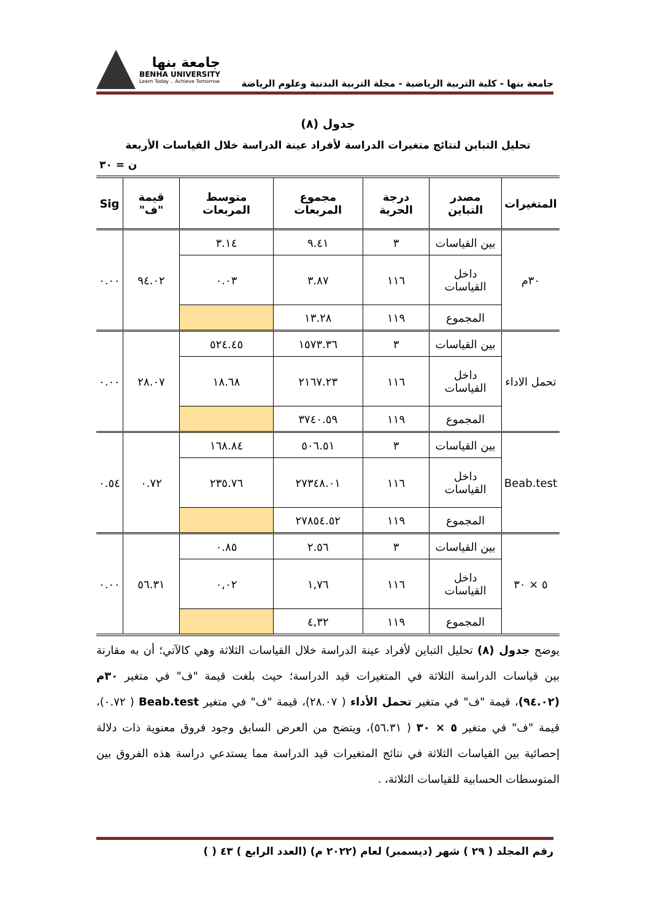جامعة بنها - كلية التربية الرياضية - مجلة التربية البدنية وعلوم الرياضة
جامعة بنها
BENHA UNIVERSITY
Learn Today .. Achieve Tomorrow
جدول (٨)
تحليل التباين لنتائج متغيرات الدراسة لأفراد عينة الدراسة خلال القياسات الأربعة
ن = ٣٠
| المتغيرات | مصدر التباين | درجة الحرية | مجموع المربعات | متوسط المربعات | قيمة "ف" | Sig |
| --- | --- | --- | --- | --- | --- | --- |
| ٣٠م | بين القياسات | ٣ | ٩.٤١ | ٣.١٤ | ٩٤.٠٢ | ٠.٠٠ |
| | داخل القياسات | ١١٦ | ٣.٨٧ | ٠.٠٣ | | |
| | المجموع | ١١٩ | ١٣.٢٨ | | | |
| تحمل الاداء | بين القياسات | ٣ | ١٥٧٣.٣٦ | ٥٢٤.٤٥ | ٢٨.٠٧ | ٠.٠٠ |
| | داخل القياسات | ١١٦ | ٢١٦٧.٢٣ | ١٨.٦٨ | | |
| | المجموع | ١١٩ | ٣٧٤٠.٥٩ | | | |
| Beab.test | بين القياسات | ٣ | ٥٠٦.٥١ | ١٦٨.٨٤ | ٠.٧٢ | ٠.٥٤ |
| | داخل القياسات | ١١٦ | ٢٧٣٤٨.٠١ | ٢٣٥.٧٦ | | |
| | المجموع | ١١٩ | ٢٧٨٥٤.٥٢ | | | |
| ٥ × ٣٠ | بين القياسات | ٣ | ٢.٥٦ | ٠.٨٥ | ٥٦.٣١ | ٠.٠٠ |
| | داخل القياسات | ١١٦ | ١,٧٦ | ٠,٠٢ | | |
| | المجموع | ١١٩ | ٤,٣٢ | | | |
يوضح جدول (٨) تحليل التباين لأفراد عينة الدراسة خلال القياسات الثلاثة وهي كالآتي؛ أن به مقارنة بين قياسات الدراسة الثلاثة في المتغيرات قيد الدراسة؛ حيث بلغت قيمة "ف" في متغير ٣٠م (٩٤.٠٢)، قيمة "ف" في متغير تحمل الأداء ( ٢٨.٠٧)، قيمة "ف" في متغير Beab.test ( ٠.٧٢)، قيمة "ف" في متغير ٥ × ٣٠ ( ٥٦.٣١)، ويتضح من العرض السابق وجود فروق معنوية ذات دلالة إحصائية بين القياسات الثلاثة في نتائج المتغيرات قيد الدراسة مما يستدعي دراسة هذه الفروق بين المتوسطات الحسابية للقياسات الثلاثة، .
رقم المجلد ( ٢٩ ) شهر (ديسمبر) لعام (٢٠٢٢ م) (العدد الرابع ) ٤٣ ( )